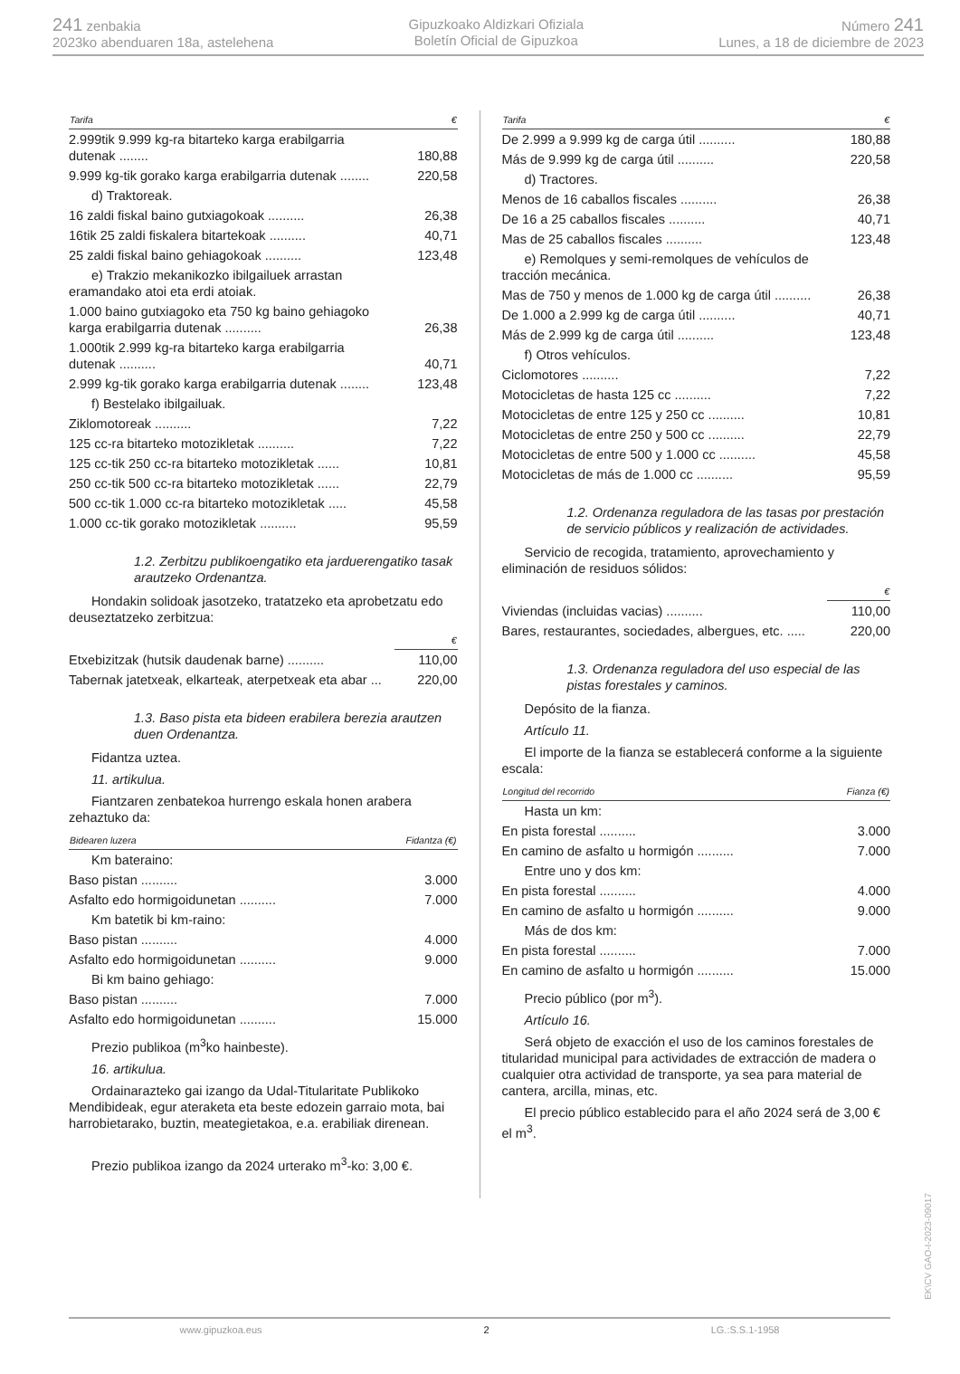241 zenbakia
2023ko abenduaren 18a, astelehena
Gipuzkoako Aldizkari Ofiziala
Boletín Oficial de Gipuzkoa
Número 241
Lunes, a 18 de diciembre de 2023
| Tarifa | € |
| --- | --- |
| 2.999tik 9.999 kg-ra bitarteko karga erabilgarria dutenak ........ | 180,88 |
| 9.999 kg-tik gorako karga erabilgarria dutenak ........ | 220,58 |
| d) Traktoreak. | |
| 16 zaldi fiskal baino gutxiagokoak .......... | 26,38 |
| 16tik 25 zaldi fiskalera bitartekoak .......... | 40,71 |
| 25 zaldi fiskal baino gehiagokoak .......... | 123,48 |
| e) Trakzio mekanikozko ibilgailuek arrastan eramandako atoi eta erdi atoiak. | |
| 1.000 baino gutxiagoko eta 750 kg baino gehiagoko karga erabilgarria dutenak .......... | 26,38 |
| 1.000tik 2.999 kg-ra bitarteko karga erabilgarria dutenak .......... | 40,71 |
| 2.999 kg-tik gorako karga erabilgarria dutenak ........ | 123,48 |
| f) Bestelako ibilgailuak. | |
| Ziklomotoreak .......... | 7,22 |
| 125 cc-ra bitarteko motozikletak .......... | 7,22 |
| 125 cc-tik 250 cc-ra bitarteko motozikletak ...... | 10,81 |
| 250 cc-tik 500 cc-ra bitarteko motozikletak ...... | 22,79 |
| 500 cc-tik 1.000 cc-ra bitarteko motozikletak ..... | 45,58 |
| 1.000 cc-tik gorako motozikletak .......... | 95,59 |
1.2. Zerbitzu publikoengatiko eta jarduerengatiko tasak arautzeko Ordenantza.
Hondakin solidoak jasotzeko, tratatzeko eta aprobetzatu edo deuseztatzeko zerbitzua:
| | € |
| --- | --- |
| Etxebizitzak (hutsik daudenak barne) .......... | 110,00 |
| Tabernak jatetxeak, elkarteak, aterpetxeak eta abar ... | 220,00 |
1.3. Baso pista eta bideen erabilera berezia arautzen duen Ordenantza.
Fidantza uztea.
11. artikulua.
Fiantzaren zenbatekoa hurrengo eskala honen arabera zehaztuko da:
| Bidearen luzera | Fidantza (€) |
| --- | --- |
| Km bateraino: | |
| Baso pistan .......... | 3.000 |
| Asfalto edo hormigoidunetan .......... | 7.000 |
| Km batetik bi km-raino: | |
| Baso pistan .......... | 4.000 |
| Asfalto edo hormigoidunetan .......... | 9.000 |
| Bi km baino gehiago: | |
| Baso pistan .......... | 7.000 |
| Asfalto edo hormigoidunetan .......... | 15.000 |
Prezio publikoa (m<sup>3</sup>ko hainbeste).
16. artikulua.
Ordainarazteko gai izango da Udal-Titularitate Publikoko Mendibideak, egur ateraketa eta beste edozein garraio mota, bai harrobietarako, buztin, meategietakoa, e.a. erabiliak direnean.
Prezio publikoa izango da 2024 urterako m<sup>3</sup>-ko: 3,00 €.
| Tarifa | € |
| --- | --- |
| De 2.999 a 9.999 kg de carga útil .......... | 180,88 |
| Más de 9.999 kg de carga útil .......... | 220,58 |
| d) Tractores. | |
| Menos de 16 caballos fiscales .......... | 26,38 |
| De 16 a 25 caballos fiscales .......... | 40,71 |
| Mas de 25 caballos fiscales .......... | 123,48 |
| e) Remolques y semi-remolques de vehículos de tracción mecánica. | |
| Mas de 750 y menos de 1.000 kg de carga útil .......... | 26,38 |
| De 1.000 a 2.999 kg de carga útil .......... | 40,71 |
| Más de 2.999 kg de carga útil .......... | 123,48 |
| f) Otros vehículos. | |
| Ciclomotores .......... | 7,22 |
| Motocicletas de hasta 125 cc .......... | 7,22 |
| Motocicletas de entre 125 y 250 cc .......... | 10,81 |
| Motocicletas de entre 250 y 500 cc .......... | 22,79 |
| Motocicletas de entre 500 y 1.000 cc .......... | 45,58 |
| Motocicletas de más de 1.000 cc .......... | 95,59 |
1.2. Ordenanza reguladora de las tasas por prestación de servicio públicos y realización de actividades.
Servicio de recogida, tratamiento, aprovechamiento y eliminación de residuos sólidos:
| | € |
| --- | --- |
| Viviendas (incluidas vacias) .......... | 110,00 |
| Bares, restaurantes, sociedades, albergues, etc. ..... | 220,00 |
1.3. Ordenanza reguladora del uso especial de las pistas forestales y caminos.
Depósito de la fianza.
Artículo 11.
El importe de la fianza se establecerá conforme a la siguiente escala:
| Longitud del recorrido | Fianza (€) |
| --- | --- |
| Hasta un km: | |
| En pista forestal .......... | 3.000 |
| En camino de asfalto u hormigón .......... | 7.000 |
| Entre uno y dos km: | |
| En pista forestal .......... | 4.000 |
| En camino de asfalto u hormigón .......... | 9.000 |
| Más de dos km: | |
| En pista forestal .......... | 7.000 |
| En camino de asfalto u hormigón .......... | 15.000 |
Precio público (por m<sup>3</sup>).
Artículo 16.
Será objeto de exacción el uso de los caminos forestales de titularidad municipal para actividades de extracción de madera o cualquier otra actividad de transporte, ya sea para material de cantera, arcilla, minas, etc.
El precio público establecido para el año 2024 será de 3,00 € el m<sup>3</sup>.
www.gipuzkoa.eus 2 LG.:S.S.1-1958
EK\CV GAO-I-2023-09017